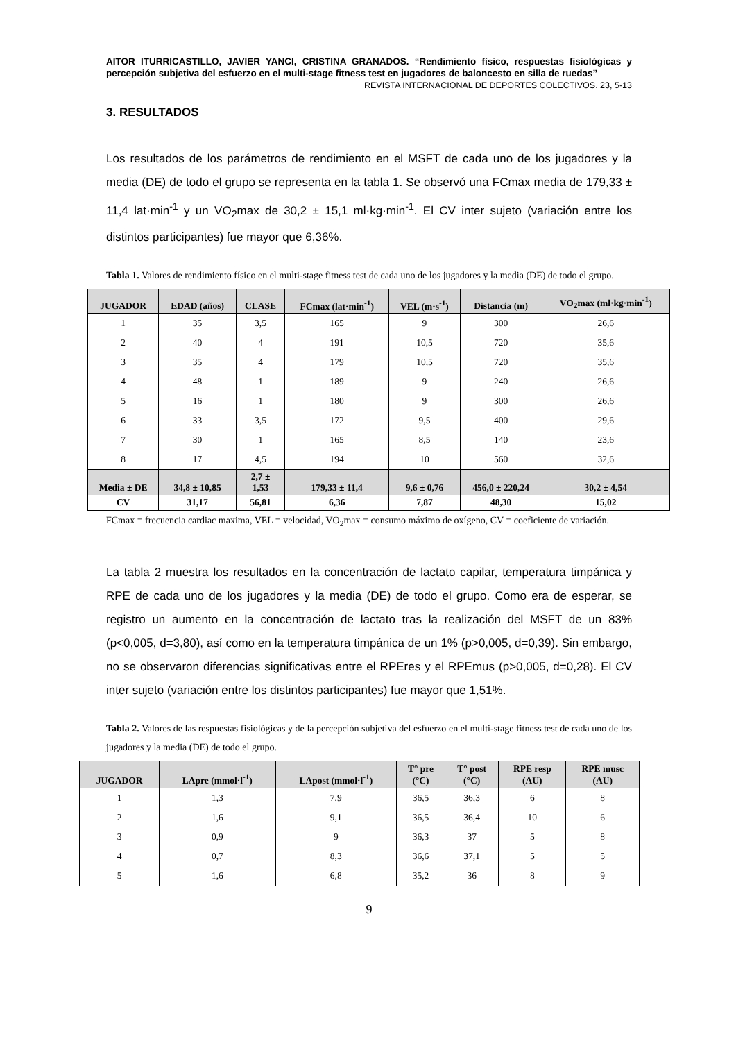AITOR ITURRICASTILLO, JAVIER YANCI, CRISTINA GRANADOS. “Rendimiento físico, respuestas fisiológicas y percepción subjetiva del esfuerzo en el multi-stage fitness test en jugadores de baloncesto en silla de ruedas”
REVISTA INTERNACIONAL DE DEPORTES COLECTIVOS. 23, 5-13
3. RESULTADOS
Los resultados de los parámetros de rendimiento en el MSFT de cada uno de los jugadores y la media (DE) de todo el grupo se representa en la tabla 1. Se observó una FCmax media de 179,33 ± 11,4 lat·min<sup>-1</sup> y un VO<sub>2</sub>max de 30,2 ± 15,1 ml·kg·min<sup>-1</sup>. El CV inter sujeto (variación entre los distintos participantes) fue mayor que 6,36%.
Tabla 1. Valores de rendimiento físico en el multi-stage fitness test de cada uno de los jugadores y la media (DE) de todo el grupo.
| JUGADOR | EDAD (años) | CLASE | FCmax (lat·min<sup>-1</sup>) | VEL (m·s<sup>-1</sup>) | Distancia (m) | VO<sub>2</sub>max (ml·kg·min<sup>-1</sup>) |
| --- | --- | --- | --- | --- | --- | --- |
| 1 | 35 | 3,5 | 165 | 9 | 300 | 26,6 |
| 2 | 40 | 4 | 191 | 10,5 | 720 | 35,6 |
| 3 | 35 | 4 | 179 | 10,5 | 720 | 35,6 |
| 4 | 48 | 1 | 189 | 9 | 240 | 26,6 |
| 5 | 16 | 1 | 180 | 9 | 300 | 26,6 |
| 6 | 33 | 3,5 | 172 | 9,5 | 400 | 29,6 |
| 7 | 30 | 1 | 165 | 8,5 | 140 | 23,6 |
| 8 | 17 | 4,5 | 194 | 10 | 560 | 32,6 |
| Media ± DE | 34,8 ± 10,85 | 2,7 ± 1,53 | 179,33 ± 11,4 | 9,6 ± 0,76 | 456,0 ± 220,24 | 30,2 ± 4,54 |
| CV | 31,17 | 56,81 | 6,36 | 7,87 | 48,30 | 15,02 |
FCmax = frecuencia cardiac maxima, VEL = velocidad, VO<sub>2</sub>max = consumo máximo de oxígeno, CV = coeficiente de variación.
La tabla 2 muestra los resultados en la concentración de lactato capilar, temperatura timpánica y RPE de cada uno de los jugadores y la media (DE) de todo el grupo. Como era de esperar, se registro un aumento en la concentración de lactato tras la realización del MSFT de un 83% (p<0,005, d=3,80), así como en la temperatura timpánica de un 1% (p>0,005, d=0,39). Sin embargo, no se observaron diferencias significativas entre el RPEres y el RPEmus (p>0,005, d=0,28). El CV inter sujeto (variación entre los distintos participantes) fue mayor que 1,51%.
Tabla 2. Valores de las respuestas fisiológicas y de la percepción subjetiva del esfuerzo en el multi-stage fitness test de cada uno de los jugadores y la media (DE) de todo el grupo.
| JUGADOR | LApre (mmol·l<sup>-1</sup>) | LApost (mmol·l<sup>-1</sup>) | T° pre (°C) | T° post (°C) | RPE resp (AU) | RPE musc (AU) |
| --- | --- | --- | --- | --- | --- | --- |
| 1 | 1,3 | 7,9 | 36,5 | 36,3 | 6 | 8 |
| 2 | 1,6 | 9,1 | 36,5 | 36,4 | 10 | 6 |
| 3 | 0,9 | 9 | 36,3 | 37 | 5 | 8 |
| 4 | 0,7 | 8,3 | 36,6 | 37,1 | 5 | 5 |
| 5 | 1,6 | 6,8 | 35,2 | 36 | 8 | 9 |
9